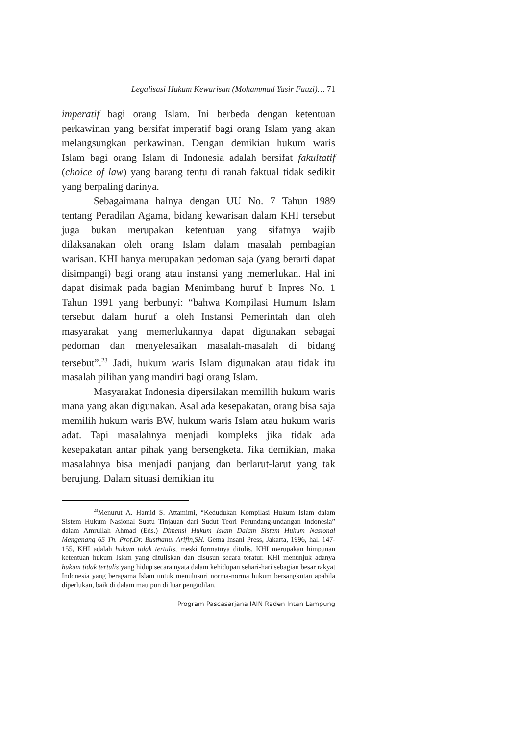Legalisasi Hukum Kewarisan (Mohammad Yasir Fauzi)… 71
imperatif bagi orang Islam. Ini berbeda dengan ketentuan perkawinan yang bersifat imperatif bagi orang Islam yang akan melangsungkan perkawinan. Dengan demikian hukum waris Islam bagi orang Islam di Indonesia adalah bersifat fakultatif (choice of law) yang barang tentu di ranah faktual tidak sedikit yang berpaling darinya.
Sebagaimana halnya dengan UU No. 7 Tahun 1989 tentang Peradilan Agama, bidang kewarisan dalam KHI tersebut juga bukan merupakan ketentuan yang sifatnya wajib dilaksanakan oleh orang Islam dalam masalah pembagian warisan. KHI hanya merupakan pedoman saja (yang berarti dapat disimpangi) bagi orang atau instansi yang memerlukan. Hal ini dapat disimak pada bagian Menimbang huruf b Inpres No. 1 Tahun 1991 yang berbunyi: “bahwa Kompilasi Humum Islam tersebut dalam huruf a oleh Instansi Pemerintah dan oleh masyarakat yang memerlukannya dapat digunakan sebagai pedoman dan menyelesaikan masalah-masalah di bidang tersebut”.<sup>23</sup> Jadi, hukum waris Islam digunakan atau tidak itu masalah pilihan yang mandiri bagi orang Islam.
Masyarakat Indonesia dipersilakan memillih hukum waris mana yang akan digunakan. Asal ada kesepakatan, orang bisa saja memilih hukum waris BW, hukum waris Islam atau hukum waris adat. Tapi masalahnya menjadi kompleks jika tidak ada kesepakatan antar pihak yang bersengketa. Jika demikian, maka masalahnya bisa menjadi panjang dan berlarut-larut yang tak berujung. Dalam situasi demikian itu
<sup>23</sup> Menurut A. Hamid S. Attamimi, “Kedudukan Kompilasi Hukum Islam dalam Sistem Hukum Nasional Suatu Tinjauan dari Sudut Teori Perundang-undangan Indonesia” dalam Amrullah Ahmad (Eds.) Dimensi Hukum Islam Dalam Sistem Hukum Nasional Mengenang 65 Th. Prof.Dr. Busthanul Arifin,SH. Gema Insani Press, Jakarta, 1996, hal. 147-155, KHI adalah hukum tidak tertulis, meski formatnya ditulis. KHI merupakan himpunan ketentuan hukum Islam yang dituliskan dan disusun secara teratur. KHI menunjuk adanya hukum tidak tertulis yang hidup secara nyata dalam kehidupan sehari-hari sebagian besar rakyat Indonesia yang beragama Islam untuk menulusuri norma-norma hukum bersangkutan apabila diperlukan, baik di dalam mau pun di luar pengadilan.
Program Pascasarjana IAIN Raden Intan Lampung